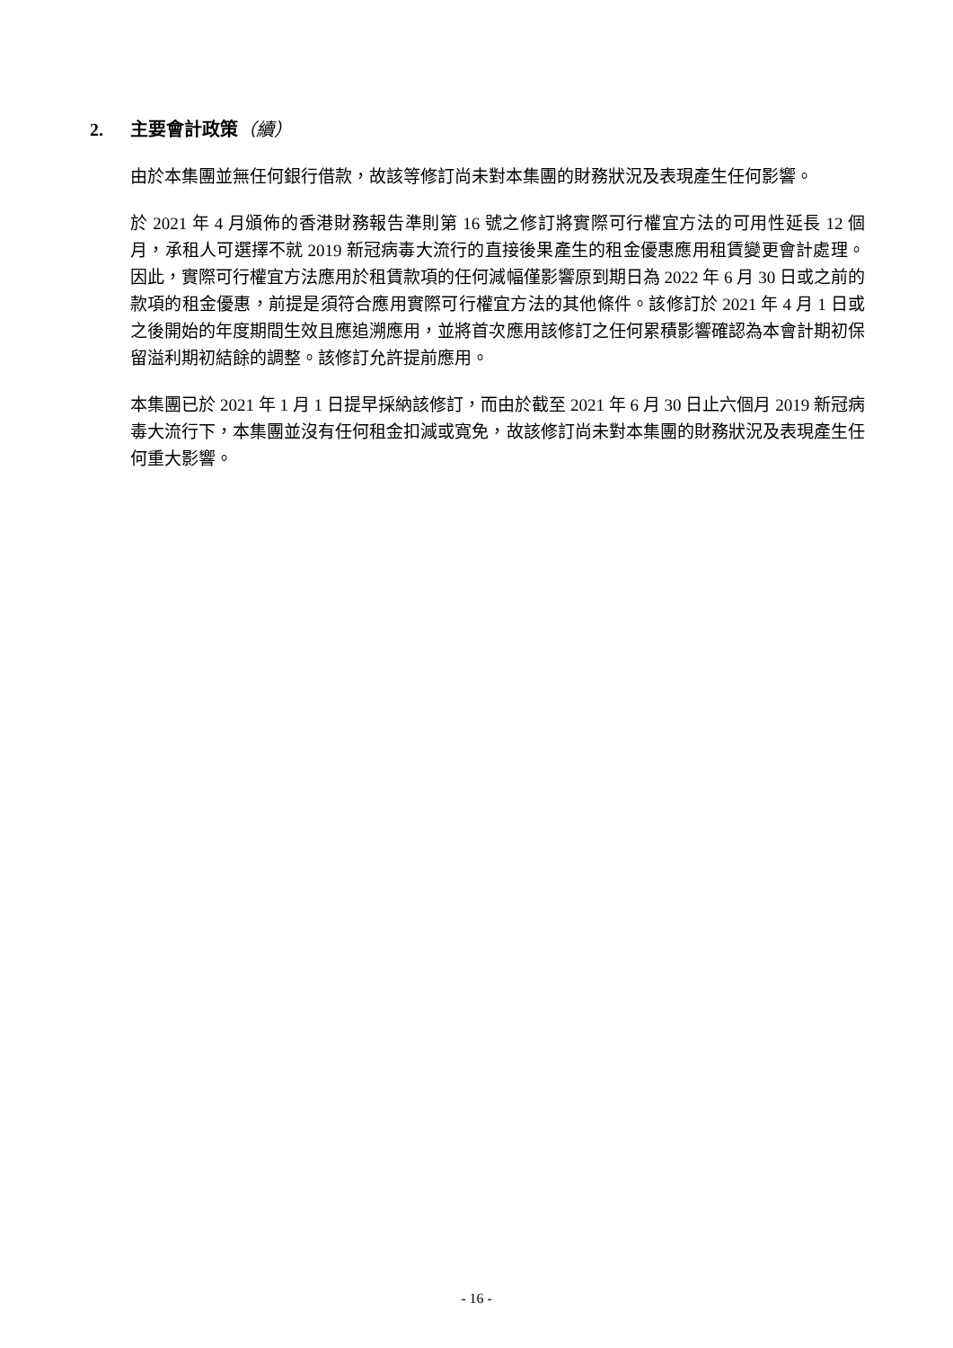2. 主要會計政策（續）
由於本集團並無任何銀行借款，故該等修訂尚未對本集團的財務狀況及表現產生任何影響。
於 2021 年 4 月頒佈的香港財務報告準則第 16 號之修訂將實際可行權宜方法的可用性延長 12 個月，承租人可選擇不就 2019 新冠病毒大流行的直接後果產生的租金優惠應用租賃變更會計處理。因此，實際可行權宜方法應用於租賃款項的任何減幅僅影響原到期日為 2022 年 6 月 30 日或之前的款項的租金優惠，前提是須符合應用實際可行權宜方法的其他條件。該修訂於 2021 年 4 月 1 日或之後開始的年度期間生效且應追溯應用，並將首次應用該修訂之任何累積影響確認為本會計期初保留溢利期初結餘的調整。該修訂允許提前應用。
本集團已於 2021 年 1 月 1 日提早採納該修訂，而由於截至 2021 年 6 月 30 日止六個月 2019 新冠病毒大流行下，本集團並沒有任何租金扣減或寬免，故該修訂尚未對本集團的財務狀況及表現產生任何重大影響。
- 16 -